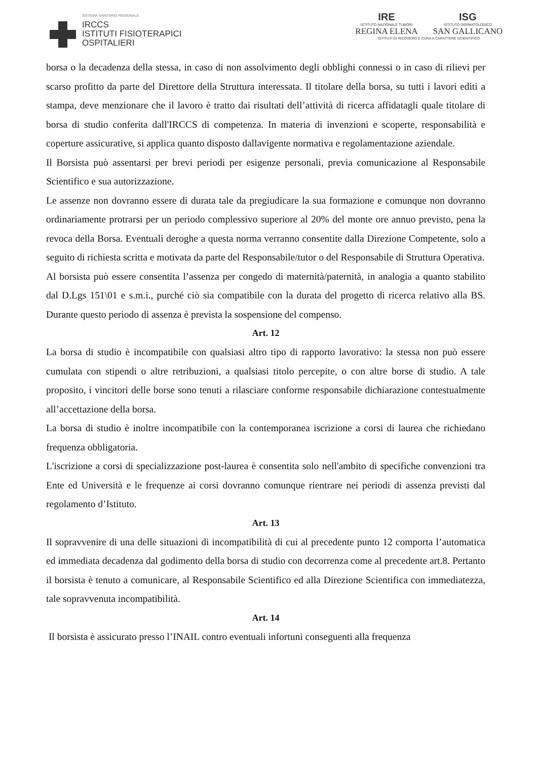SISTEMA SANITARIO REGIONALE
IRCCS
ISTITUTI FISIOTERAPICI
OSPITALIERI
IRE
ISTITUTO NAZIONALE TUMORI
REGINA ELENA
ISG
ISTITUTO DERMATOLOGICO
SAN GALLICANO
ISTITUTI DI RICOVERO E CURA A CARATTERE SCIENTIFICO
borsa o la decadenza della stessa, in caso di non assolvimento degli obblighi connessi o in caso di rilievi per scarso profitto da parte del Direttore della Struttura interessata. Il titolare della borsa, su tutti i lavori editi a stampa, deve menzionare che il lavoro è tratto dai risultati dell’attività di ricerca affidatagli quale titolare di borsa di studio conferita dall'IRCCS di competenza. In materia di invenzioni e scoperte, responsabilità e coperture assicurative, si applica quanto disposto dallavigente normativa e regolamentazione aziendale.
Il Borsista può assentarsi per brevi periodi per esigenze personali, previa comunicazione al Responsabile Scientifico e sua autorizzazione.
Le assenze non dovranno essere di durata tale da pregiudicare la sua formazione e comunque non dovranno ordinariamente protrarsi per un periodo complessivo superiore al 20% del monte ore annuo previsto, pena la revoca della Borsa. Eventuali deroghe a questa norma verranno consentite dalla Direzione Competente, solo a seguito di richiesta scritta e motivata da parte del Responsabile/tutor o del Responsabile di Struttura Operativa.
Al borsista può essere consentita l’assenza per congedo di maternità/paternità, in analogia a quanto stabilito dal D.Lgs 151\01 e s.m.i., purché ciò sia compatibile con la durata del progetto di ricerca relativo alla BS. Durante questo periodo di assenza è prevista la sospensione del compenso.
Art. 12
La borsa di studio è incompatibile con qualsiasi altro tipo di rapporto lavorativo: la stessa non può essere cumulata con stipendi o altre retribuzioni, a qualsiasi titolo percepite, o con altre borse di studio. A tale proposito, i vincitori delle borse sono tenuti a rilasciare conforme responsabile dichiarazione contestualmente all’accettazione della borsa.
La borsa di studio è inoltre incompatibile con la contemporanea iscrizione a corsi di laurea che richiedano frequenza obbligatoria.
L'iscrizione a corsi di specializzazione post-laurea è consentita solo nell'ambito di specifiche convenzioni tra Ente ed Università e le frequenze ai corsi dovranno comunque rientrare nei periodi di assenza previsti dal regolamento d’Istituto.
Art. 13
Il sopravvenire di una delle situazioni di incompatibilità di cui al precedente punto 12 comporta l’automatica ed immediata decadenza dal godimento della borsa di studio con decorrenza come al precedente art.8. Pertanto il borsista è tenuto a comunicare, al Responsabile Scientifico ed alla Direzione Scientifica con immediatezza, tale sopravvenuta incompatibilità.
Art. 14
Il borsista è assicurato presso l’INAIL contro eventuali infortuni conseguenti alla frequenza